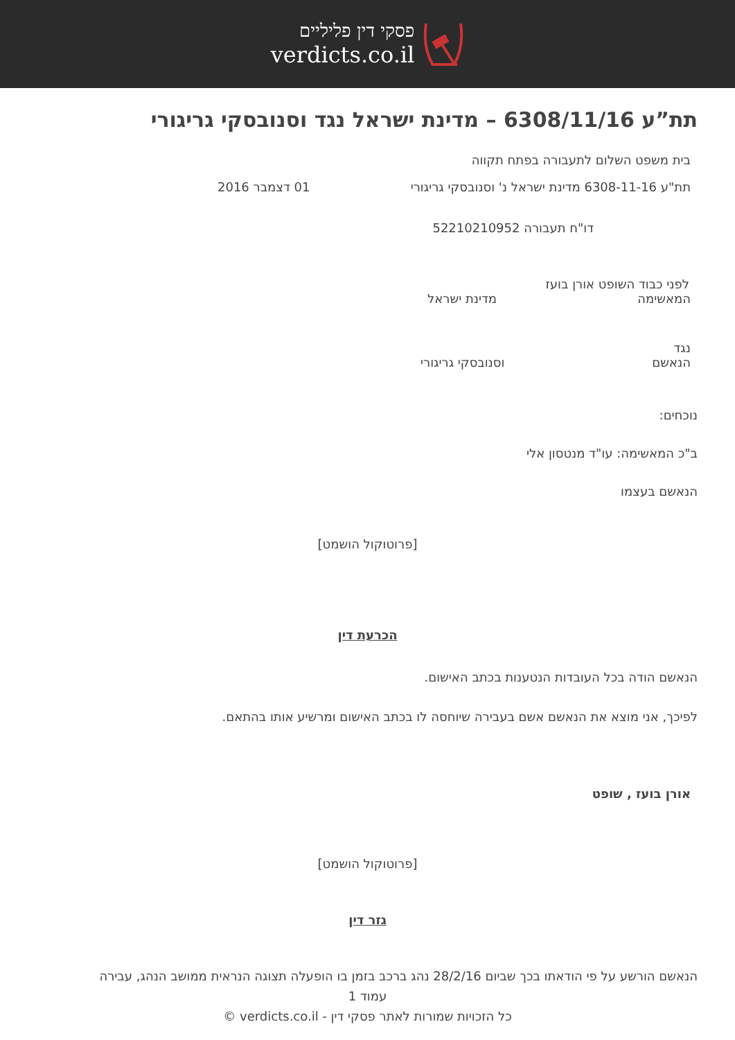פסקי דין פליליים
verdicts.co.il
תת”ע 6308/11/16 – מדינת ישראל נגד וסנובסקי גריגורי
בית משפט השלום לתעבורה בפתח תקווה
תת"ע 6308-11-16 מדינת ישראל נ' וסנובסקי גריגורי
01 דצמבר 2016
דו"ח תעבורה 52210210952
לפני כבוד השופט אורן בועז
המאשימה מדינת ישראל
נגד
הנאשם וסנובסקי גריגורי
נוכחים:
ב"כ המאשימה: עו"ד מנטסון אלי
הנאשם בעצמו
[פרוטוקול הושמט]
הכרעת דין
הנאשם הודה בכל העובדות הנטענות בכתב האישום.
לפיכך, אני מוצא את הנאשם אשם בעבירה שיוחסה לו בכתב האישום ומרשיע אותו בהתאם.
אורן בועז , שופט
[פרוטוקול הושמט]
גזר דין
הנאשם הורשע על פי הודאתו בכך שביום 28/2/16 נהג ברכב בזמן בו הופעלה תצוגה הנראית ממושב הנהג, עבירה
עמוד 1
כל הזכויות שמורות לאתר פסקי דין - verdicts.co.il ©